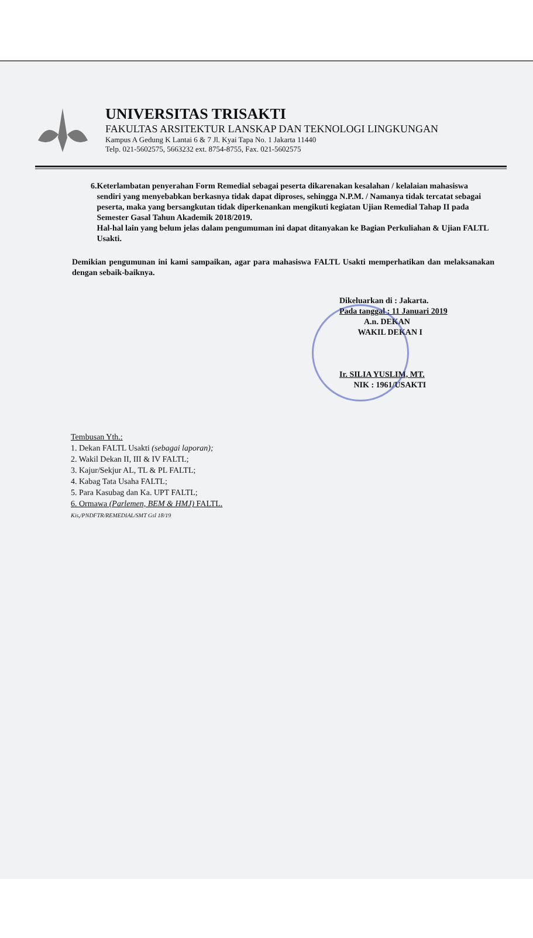UNIVERSITAS TRISAKTI
FAKULTAS ARSITEKTUR LANSKAP DAN TEKNOLOGI LINGKUNGAN
Kampus A Gedung K Lantai 6 & 7 Jl. Kyai Tapa No. 1 Jakarta 11440
Telp. 021-5602575, 5663232 ext. 8754-8755, Fax. 021-5602575
6. Keterlambatan penyerahan Form Remedial sebagai peserta dikarenakan kesalahan / kelalaian mahasiswa sendiri yang menyebabkan berkasnya tidak dapat diproses, sehingga N.P.M. / Namanya tidak tercatat sebagai peserta, maka yang bersangkutan tidak diperkenankan mengikuti kegiatan Ujian Remedial Tahap II pada Semester Gasal Tahun Akademik 2018/2019.
Hal-hal lain yang belum jelas dalam pengumuman ini dapat ditanyakan ke Bagian Perkuliahan & Ujian FALTL Usakti.
Demikian pengumunan ini kami sampaikan, agar para mahasiswa FALTL Usakti memperhatikan dan melaksanakan dengan sebaik-baiknya.
Dikeluarkan di : Jakarta.
Pada tanggal : 11 Januari 2019
A.n. DEKAN
WAKIL DEKAN I
Ir. SILIA YUSLIM, MT.
NIK : 1961/USAKTI
Tembusan Yth.:
1. Dekan FALTL Usakti (sebagai laporan);
2. Wakil Dekan II, III & IV FALTL;
3. Kajur/Sekjur AL, TL & PL FALTL;
4. Kabag Tata Usaha FALTL;
5. Para Kasubag dan Ka. UPT FALTL;
6. Ormawa (Parlemen, BEM & HMJ) FALTL.
Kis,/PNDFTR/REMEDIAL/SMT Gsl 18/19